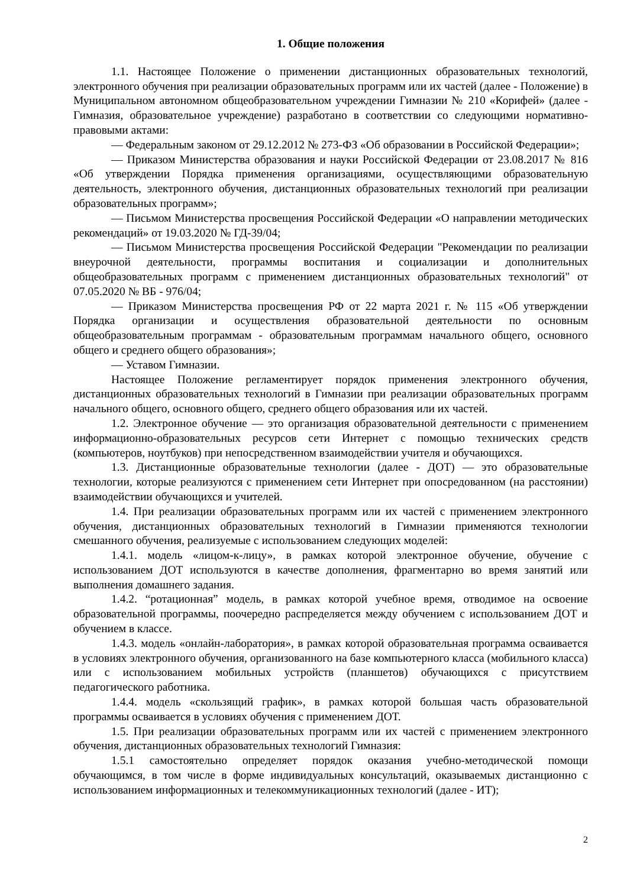1. Общие положения
1.1. Настоящее Положение о применении дистанционных образовательных технологий, электронного обучения при реализации образовательных программ или их частей (далее - Положение) в Муниципальном автономном общеобразовательном учреждении Гимназии № 210 «Корифей» (далее - Гимназия, образовательное учреждение) разработано в соответствии со следующими нормативно- правовыми актами:
— Федеральным законом от 29.12.2012 № 273-ФЗ «Об образовании в Российской Федерации»;
— Приказом Министерства образования и науки Российской Федерации от 23.08.2017 № 816 «Об утверждении Порядка применения организациями, осуществляющими образовательную деятельность, электронного обучения, дистанционных образовательных технологий при реализации образовательных программ»;
— Письмом Министерства просвещения Российской Федерации «О направлении методических рекомендаций» от 19.03.2020 № ГД-39/04;
— Письмом Министерства просвещения Российской Федерации "Рекомендации по реализации внеурочной деятельности, программы воспитания и социализации и дополнительных общеобразовательных программ с применением дистанционных образовательных технологий" от 07.05.2020 № ВБ - 976/04;
— Приказом Министерства просвещения РФ от 22 марта 2021 г. № 115 «Об утверждении Порядка организации и осуществления образовательной деятельности по основным общеобразовательным программам - образовательным программам начального общего, основного общего и среднего общего образования»;
— Уставом Гимназии.
Настоящее Положение регламентирует порядок применения электронного обучения, дистанционных образовательных технологий в Гимназии при реализации образовательных программ начального общего, основного общего, среднего общего образования или их частей.
1.2. Электронное обучение — это организация образовательной деятельности с применением информационно-образовательных ресурсов сети Интернет с помощью технических средств (компьютеров, ноутбуков) при непосредственном взаимодействии учителя и обучающихся.
1.3. Дистанционные образовательные технологии (далее - ДОТ) — это образовательные технологии, которые реализуются с применением сети Интернет при опосредованном (на расстоянии) взаимодействии обучающихся и учителей.
1.4. При реализации образовательных программ или их частей с применением электронного обучения, дистанционных образовательных технологий в Гимназии применяются технологии смешанного обучения, реализуемые с использованием следующих моделей:
1.4.1. модель «лицом-к-лицу», в рамках которой электронное обучение, обучение с использованием ДОТ используются в качестве дополнения, фрагментарно во время занятий или выполнения домашнего задания.
1.4.2. “ротационная” модель, в рамках которой учебное время, отводимое на освоение образовательной программы, поочередно распределяется между обучением с использованием ДОТ и обучением в классе.
1.4.3. модель «онлайн-лаборатория», в рамках которой образовательная программа осваивается в условиях электронного обучения, организованного на базе компьютерного класса (мобильного класса) или с использованием мобильных устройств (планшетов) обучающихся с присутствием педагогического работника.
1.4.4. модель «скользящий график», в рамках которой большая часть образовательной программы осваивается в условиях обучения с применением ДОТ.
1.5. При реализации образовательных программ или их частей с применением электронного обучения, дистанционных образовательных технологий Гимназия:
1.5.1 самостоятельно определяет порядок оказания учебно-методической помощи обучающимся, в том числе в форме индивидуальных консультаций, оказываемых дистанционно с использованием информационных и телекоммуникационных технологий (далее - ИТ);
2